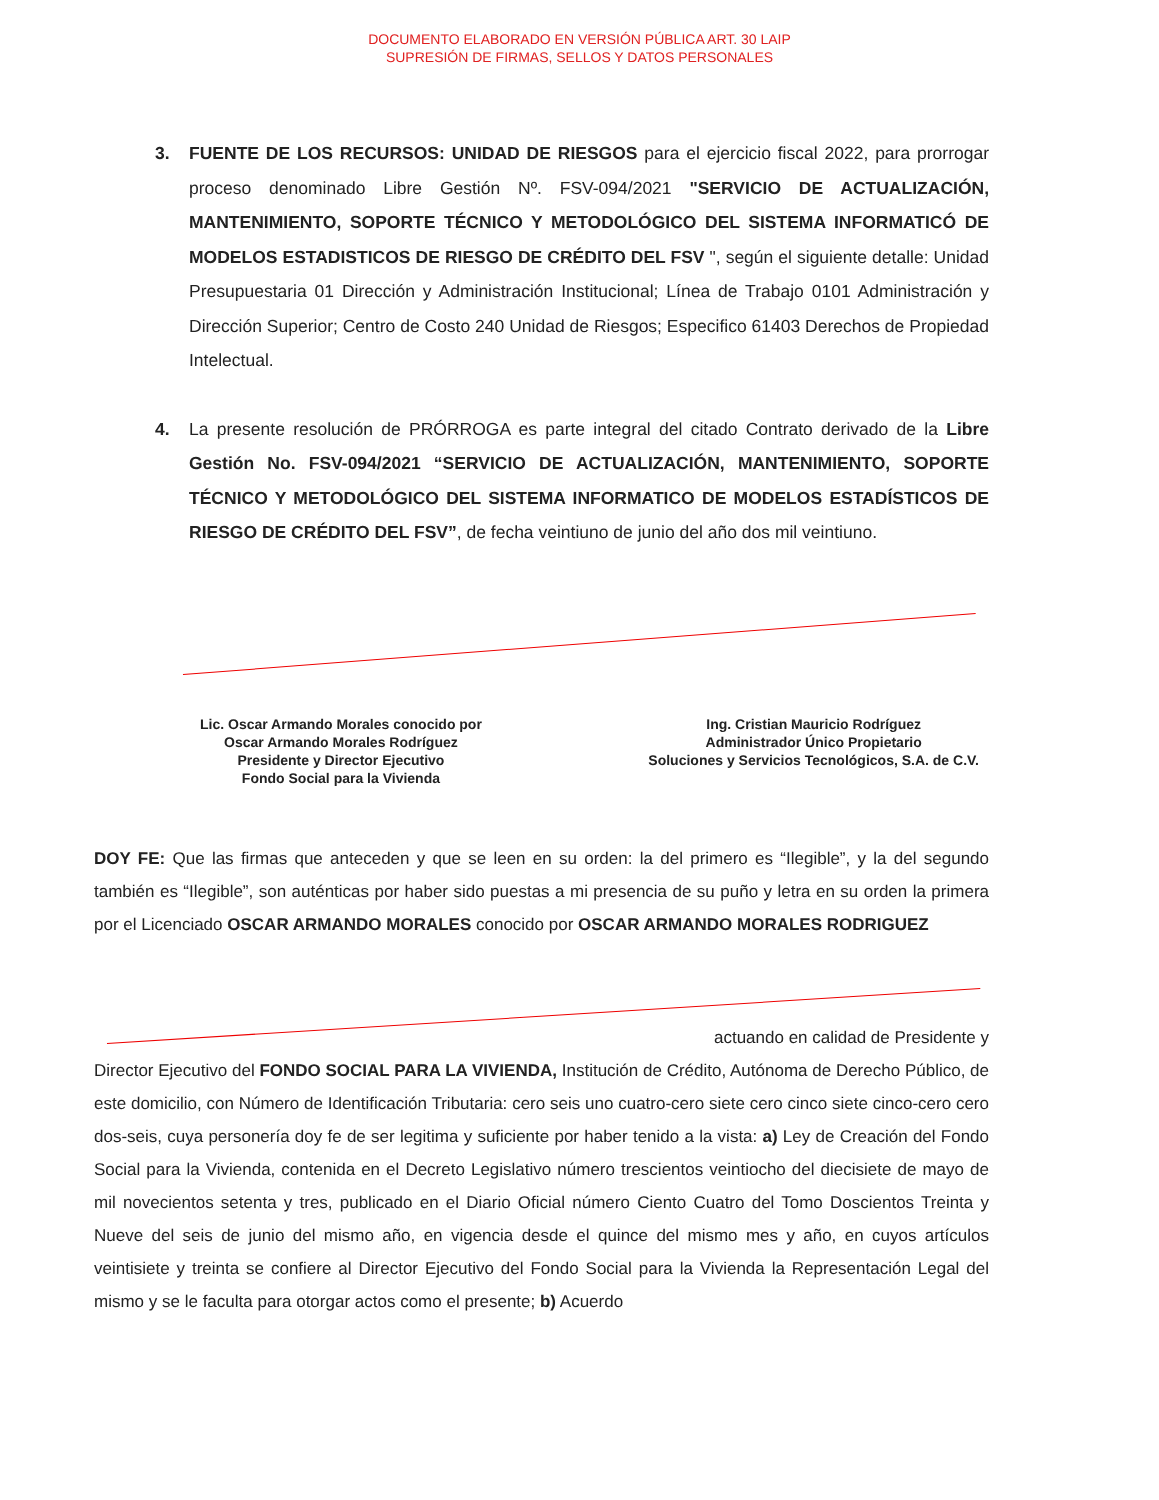DOCUMENTO ELABORADO EN VERSIÓN PÚBLICA ART. 30 LAIP
SUPRESIÓN DE FIRMAS, SELLOS Y DATOS PERSONALES
3. FUENTE DE LOS RECURSOS: UNIDAD DE RIESGOS para el ejercicio fiscal 2022, para prorrogar proceso denominado Libre Gestión Nº. FSV-094/2021 "SERVICIO DE ACTUALIZACIÓN, MANTENIMIENTO, SOPORTE TÉCNICO Y METODOLÓGICO DEL SISTEMA INFORMATICÓ DE MODELOS ESTADISTICOS DE RIESGO DE CRÉDITO DEL FSV ", según el siguiente detalle: Unidad Presupuestaria 01 Dirección y Administración Institucional; Línea de Trabajo 0101 Administración y Dirección Superior; Centro de Costo 240 Unidad de Riesgos; Especifico 61403 Derechos de Propiedad Intelectual.
4. La presente resolución de PRÓRROGA es parte integral del citado Contrato derivado de la Libre Gestión No. FSV-094/2021 “SERVICIO DE ACTUALIZACIÓN, MANTENIMIENTO, SOPORTE TÉCNICO Y METODOLÓGICO DEL SISTEMA INFORMATICO DE MODELOS ESTADÍSTICOS DE RIESGO DE CRÉDITO DEL FSV”, de fecha veintiuno de junio del año dos mil veintiuno.
Lic. Oscar Armando Morales conocido por
Oscar Armando Morales Rodríguez
Presidente y Director Ejecutivo
Fondo Social para la Vivienda
Ing. Cristian Mauricio Rodríguez
Administrador Único Propietario
Soluciones y Servicios Tecnológicos, S.A. de C.V.
DOY FE: Que las firmas que anteceden y que se leen en su orden: la del primero es “Ilegible”, y la del segundo también es “Ilegible”, son auténticas por haber sido puestas a mi presencia de su puño y letra en su orden la primera por el Licenciado OSCAR ARMANDO MORALES conocido por OSCAR ARMANDO MORALES RODRIGUEZ
actuando en calidad de Presidente y
Director Ejecutivo del FONDO SOCIAL PARA LA VIVIENDA, Institución de Crédito, Autónoma de Derecho Público, de este domicilio, con Número de Identificación Tributaria: cero seis uno cuatro-cero siete cero cinco siete cinco-cero cero dos-seis, cuya personería doy fe de ser legitima y suficiente por haber tenido a la vista: a) Ley de Creación del Fondo Social para la Vivienda, contenida en el Decreto Legislativo número trescientos veintiocho del diecisiete de mayo de mil novecientos setenta y tres, publicado en el Diario Oficial número Ciento Cuatro del Tomo Doscientos Treinta y Nueve del seis de junio del mismo año, en vigencia desde el quince del mismo mes y año, en cuyos artículos veintisiete y treinta se confiere al Director Ejecutivo del Fondo Social para la Vivienda la Representación Legal del mismo y se le faculta para otorgar actos como el presente; b) Acuerdo